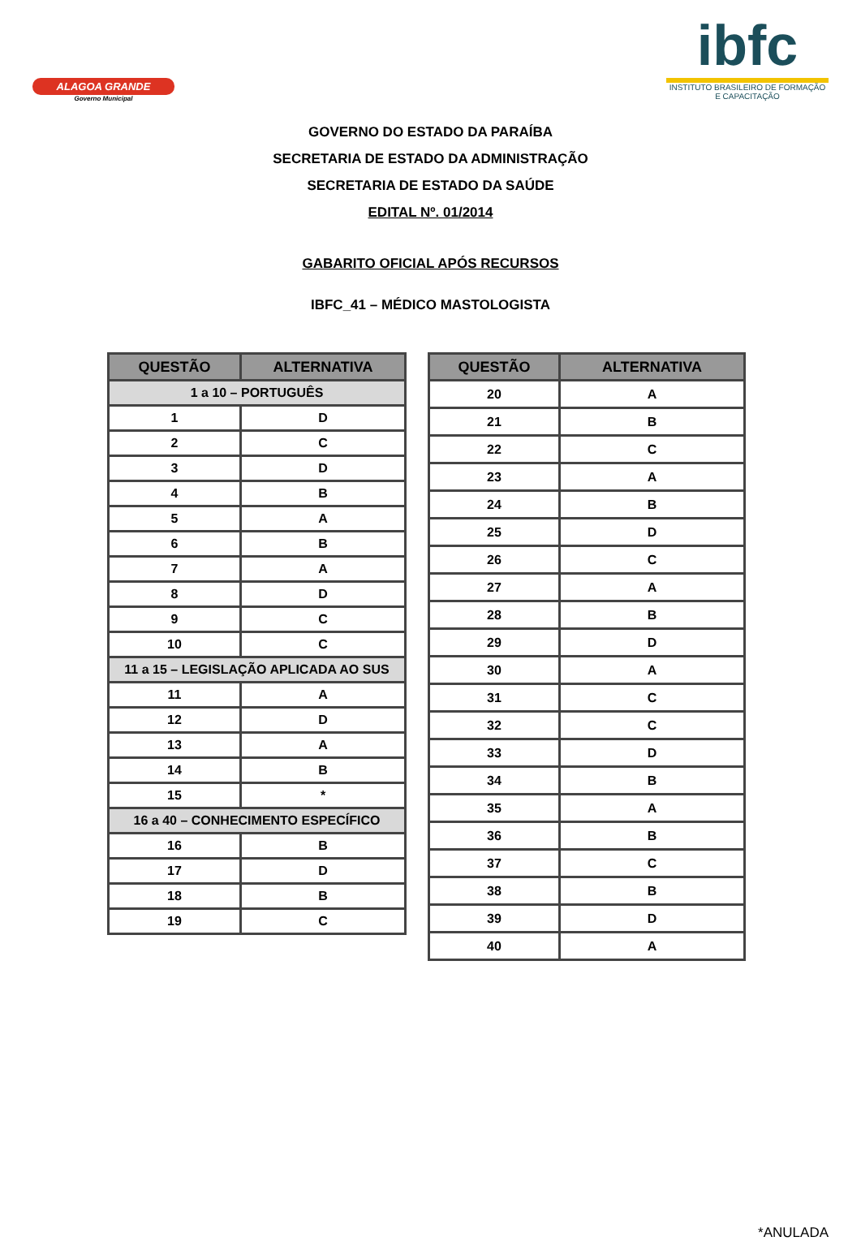ALAGOA GRANDE
Governo Municipal
ibfc
INSTITUTO BRASILEIRO DE FORMAÇÃO E CAPACITAÇÃO
GOVERNO DO ESTADO DA PARAÍBA
SECRETARIA DE ESTADO DA ADMINISTRAÇÃO
SECRETARIA DE ESTADO DA SAÚDE
EDITAL Nº. 01/2014
GABARITO OFICIAL APÓS RECURSOS
IBFC_41 – MÉDICO MASTOLOGISTA
| QUESTÃO | ALTERNATIVA |
| --- | --- |
| 1 a 10 – PORTUGUÊS | |
| 1 | D |
| 2 | C |
| 3 | D |
| 4 | B |
| 5 | A |
| 6 | B |
| 7 | A |
| 8 | D |
| 9 | C |
| 10 | C |
| 11 a 15 – LEGISLAÇÃO APLICADA AO SUS | |
| 11 | A |
| 12 | D |
| 13 | A |
| 14 | B |
| 15 | * |
| 16 a 40 – CONHECIMENTO ESPECÍFICO | |
| 16 | B |
| 17 | D |
| 18 | B |
| 19 | C |
| QUESTÃO | ALTERNATIVA |
| --- | --- |
| 20 | A |
| 21 | B |
| 22 | C |
| 23 | A |
| 24 | B |
| 25 | D |
| 26 | C |
| 27 | A |
| 28 | B |
| 29 | D |
| 30 | A |
| 31 | C |
| 32 | C |
| 33 | D |
| 34 | B |
| 35 | A |
| 36 | B |
| 37 | C |
| 38 | B |
| 39 | D |
| 40 | A |
*ANULADA